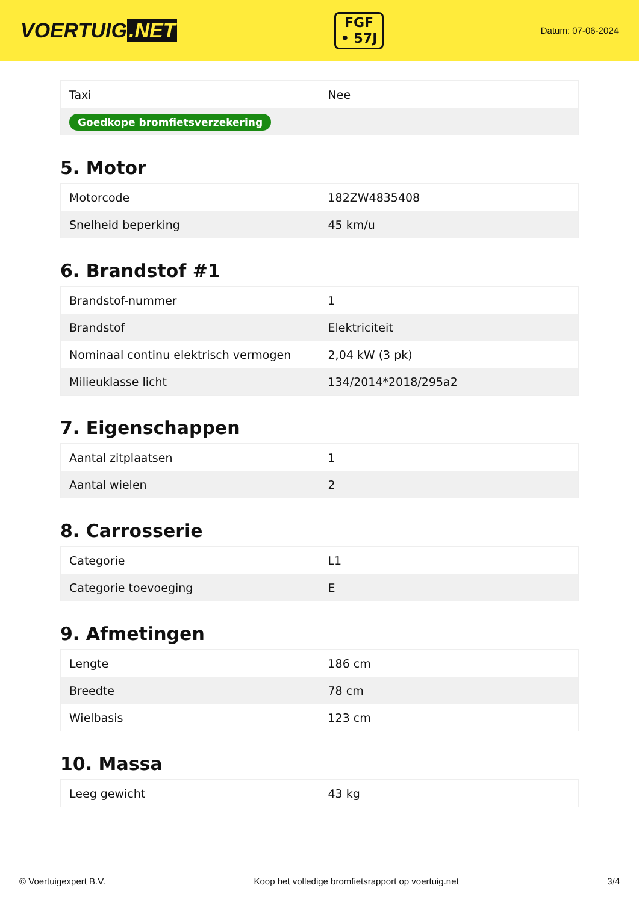VOERTUIG.NET
FGF
• 57J
Datum: 07-06-2024
| Taxi | Nee |
| Goedkope bromfietsverzekering | |
5. Motor
| Motorcode | 182ZW4835408 |
| Snelheid beperking | 45 km/u |
6. Brandstof #1
| Brandstof-nummer | 1 |
| Brandstof | Elektriciteit |
| Nominaal continu elektrisch vermogen | 2,04 kW (3 pk) |
| Milieuklasse licht | 134/2014*2018/295a2 |
7. Eigenschappen
| Aantal zitplaatsen | 1 |
| Aantal wielen | 2 |
8. Carrosserie
| Categorie | L1 |
| Categorie toevoeging | E |
9. Afmetingen
| Lengte | 186 cm |
| Breedte | 78 cm |
| Wielbasis | 123 cm |
10. Massa
| Leeg gewicht | 43 kg |
© Voertuigexpert B.V. Koop het volledige bromfietsrapport op voertuig.net 3/4